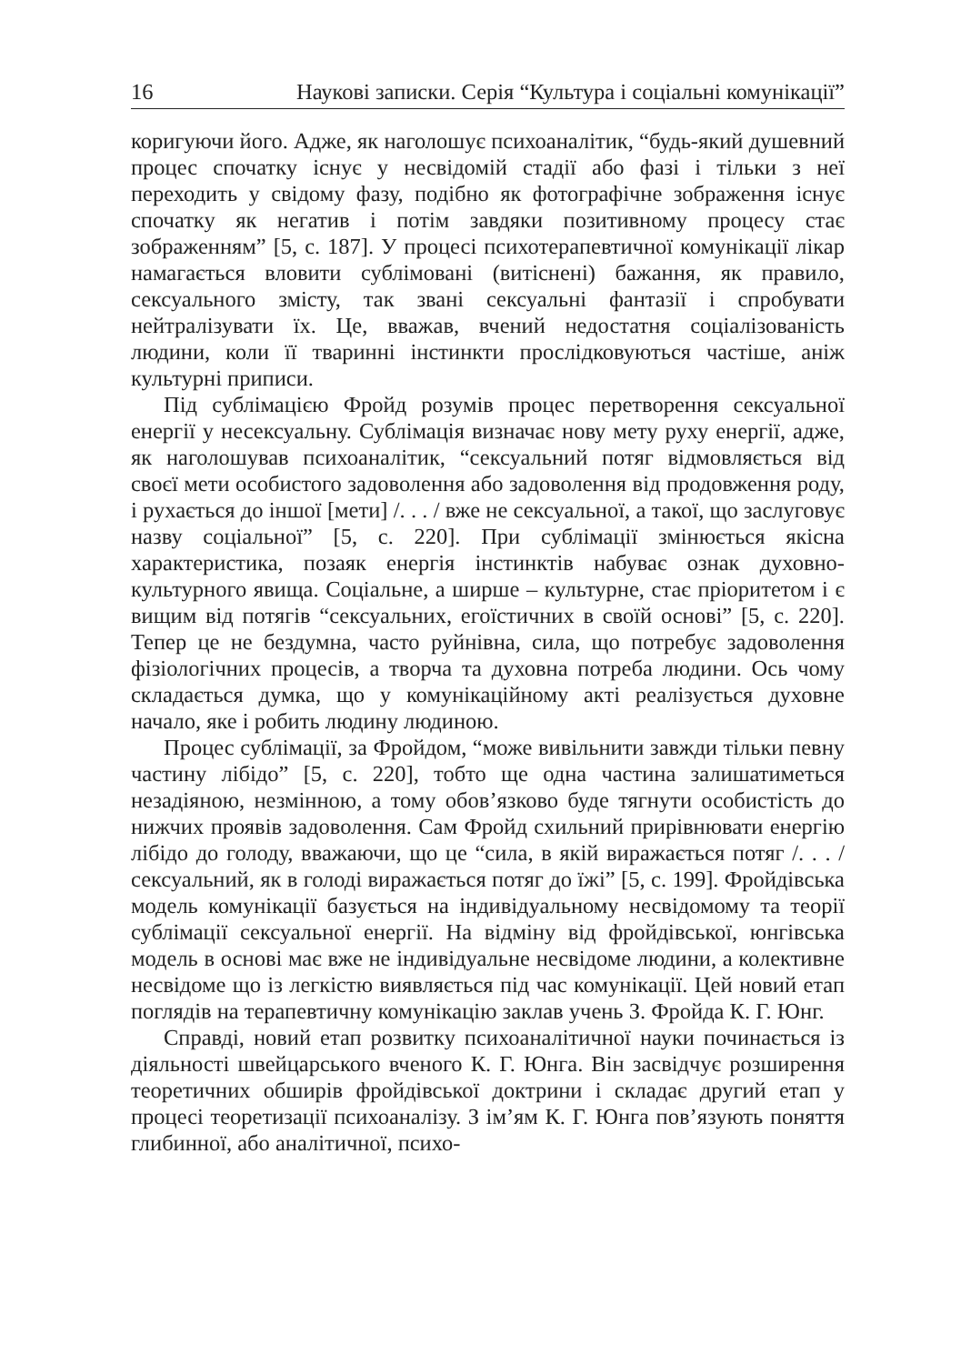16 Наукові записки. Серія “Культура і соціальні комунікації”
коригуючи його. Адже, як наголошує психоаналітик, “будь-який душевний процес спочатку існує у несвідомій стадії або фазі і тільки з неї переходить у свідому фазу, подібно як фотографічне зображення існує спочатку як негатив і потім завдяки позитивному процесу стає зображенням” [5, с. 187]. У процесі психотерапевтичної комунікації лікар намагається вловити сублімовані (витіснені) бажання, як правило, сексуального змісту, так звані сексуальні фантазії і спробувати нейтралізувати їх. Це, вважав, вчений недостатня соціалізованість людини, коли її тваринні інстинкти прослідковуються частіше, аніж культурні приписи.
Під сублімацією Фройд розумів процес перетворення сексуальної енергії у несексуальну. Сублімація визначає нову мету руху енергії, адже, як наголошував психоаналітик, “сексуальний потяг відмовляється від своєї мети особистого задоволення або задоволення від продовження роду, і рухається до іншої [мети] /. . . / вже не сексуальної, а такої, що заслуговує назву соціальної” [5, с. 220]. При сублімації змінюється якісна характеристика, позаяк енергія інстинктів набуває ознак духовно-культурного явища. Соціальне, а ширше – культурне, стає пріоритетом і є вищим від потягів “сексуальних, егоїстичних в своїй основі” [5, с. 220]. Тепер це не бездумна, часто руйнівна, сила, що потребує задоволення фізіологічних процесів, а творча та духовна потреба людини. Ось чому складається думка, що у комунікаційному акті реалізується духовне начало, яке і робить людину людиною.
Процес сублімації, за Фройдом, “може вивільнити завжди тільки певну частину лібідо” [5, с. 220], тобто ще одна частина залишатиметься незадіяною, незмінною, а тому обов’язково буде тягнути особистість до нижчих проявів задоволення. Сам Фройд схильний прирівнювати енергію лібідо до голоду, вважаючи, що це “сила, в якій виражається потяг /. . . / сексуальний, як в голоді виражається потяг до їжі” [5, с. 199]. Фройдівська модель комунікації базується на індивідуальному несвідомому та теорії сублімації сексуальної енергії. На відміну від фройдівської, юнгівська модель в основі має вже не індивідуальне несвідоме людини, а колективне несвідоме що із легкістю виявляється під час комунікації. Цей новий етап поглядів на терапевтичну комунікацію заклав учень З. Фройда К. Г. Юнг.
Справді, новий етап розвитку психоаналітичної науки починається із діяльності швейцарського вченого К. Г. Юнга. Він засвідчує розширення теоретичних обширів фройдівської доктрини і складає другий етап у процесі теоретизації психоаналізу. З ім’ям К. Г. Юнга пов’язують поняття глибинної, або аналітичної, психо-